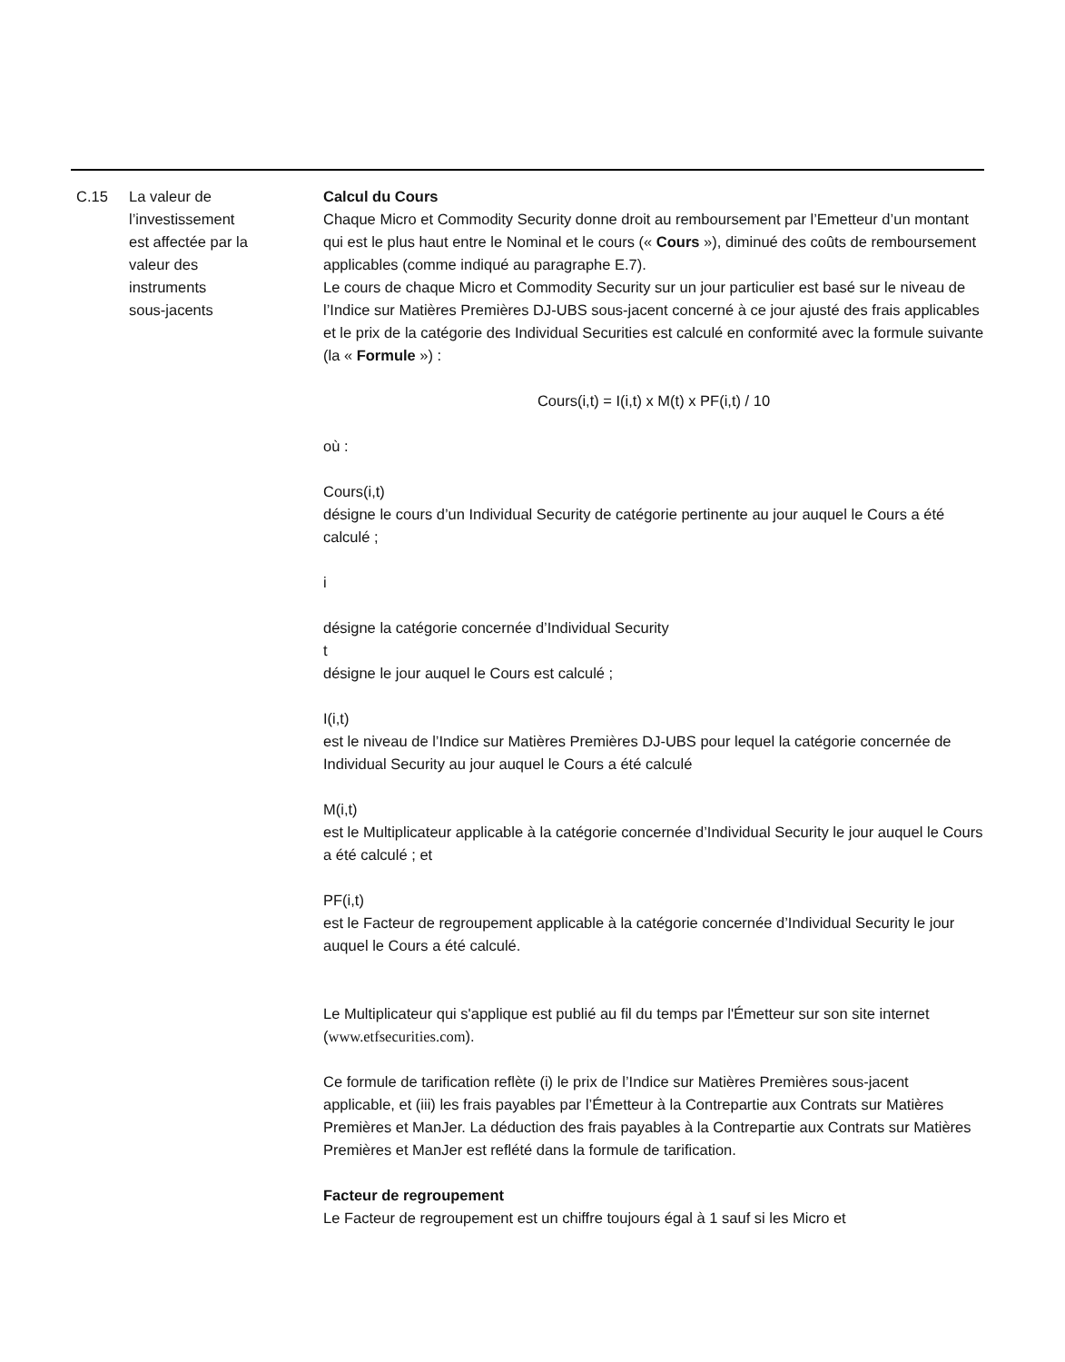| C.15 | La valeur de l’investissement est affectée par la valeur des instruments sous-jacents | Calcul du Cours Chaque Micro et Commodity Security donne droit au remboursement par l’Emetteur d’un montant qui est le plus haut entre le Nominal et le cours (« Cours »), diminué des coûts de remboursement applicables (comme indiqué au paragraphe E.7). Le cours de chaque Micro et Commodity Security sur un jour particulier est basé sur le niveau de l’Indice sur Matières Premières DJ-UBS sous-jacent concerné à ce jour ajusté des frais applicables et le prix de la catégorie des Individual Securities est calculé en conformité avec la formule suivante (la « Formule ») : Cours(i,t) = I(i,t) x M(t) x PF(i,t) / 10 où : Cours(i,t) désigne le cours d’un Individual Security de catégorie pertinente au jour auquel le Cours a été calculé ; i désigne la catégorie concernée d’Individual Security t désigne le jour auquel le Cours est calculé ; I(i,t) est le niveau de l’Indice sur Matières Premières DJ-UBS pour lequel la catégorie concernée de Individual Security au jour auquel le Cours a été calculé M(i,t) est le Multiplicateur applicable à la catégorie concernée d’Individual Security le jour auquel le Cours a été calculé ; et PF(i,t) est le Facteur de regroupement applicable à la catégorie concernée d’Individual Security le jour auquel le Cours a été calculé. Le Multiplicateur qui s'applique est publié au fil du temps par l'Émetteur sur son site internet ( www.etfsecurities.com ). Ce formule de tarification reflète (i) le prix de l’Indice sur Matières Premières sous-jacent applicable, et (iii) les frais payables par l’Émetteur à la Contrepartie aux Contrats sur Matières Premières et ManJer. La déduction des frais payables à la Contrepartie aux Contrats sur Matières Premières et ManJer est reflété dans la formule de tarification. Facteur de regroupement Le Facteur de regroupement est un chiffre toujours égal à 1 sauf si les Micro et |